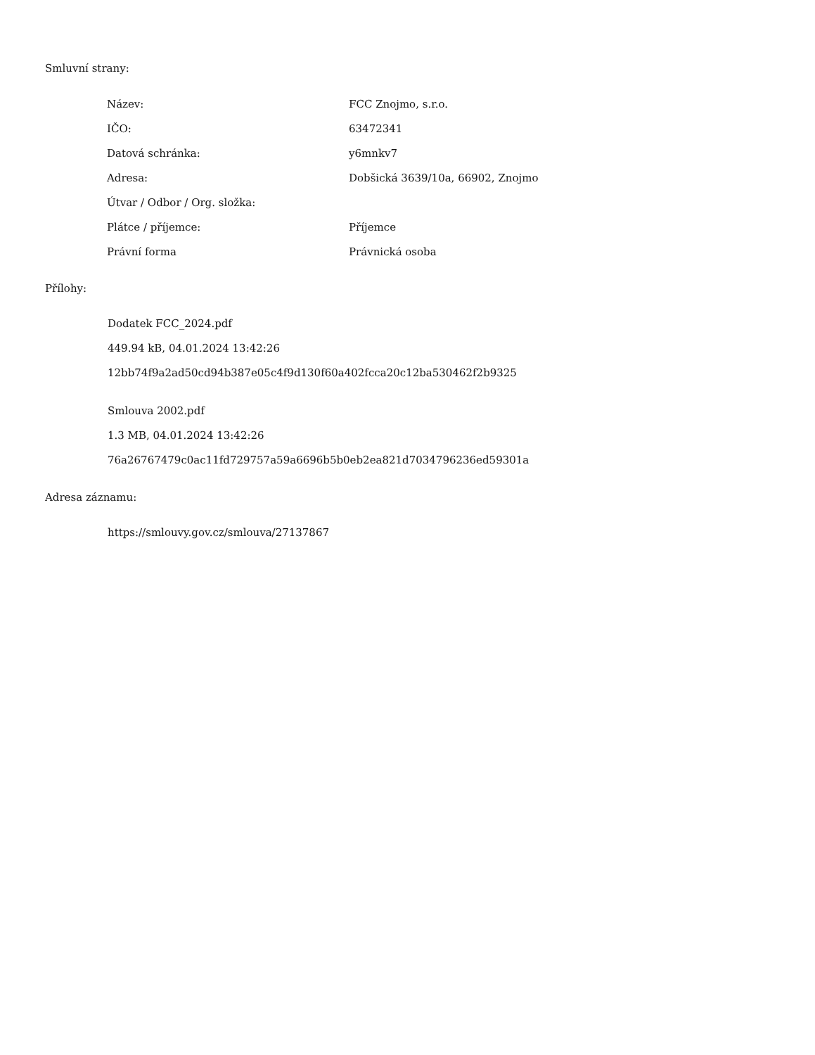Smluvní strany:
| Název: | FCC Znojmo, s.r.o. |
| IČO: | 63472341 |
| Datová schránka: | y6mnkv7 |
| Adresa: | Dobšická 3639/10a, 66902, Znojmo |
| Útvar / Odbor / Org. složka: | |
| Plátce / příjemce: | Příjemce |
| Právní forma | Právnická osoba |
Přílohy:
Dodatek FCC_2024.pdf
449.94 kB, 04.01.2024 13:42:26
12bb74f9a2ad50cd94b387e05c4f9d130f60a402fcca20c12ba530462f2b9325
Smlouva 2002.pdf
1.3 MB, 04.01.2024 13:42:26
76a26767479c0ac11fd729757a59a6696b5b0eb2ea821d7034796236ed59301a
Adresa záznamu:
https://smlouvy.gov.cz/smlouva/27137867